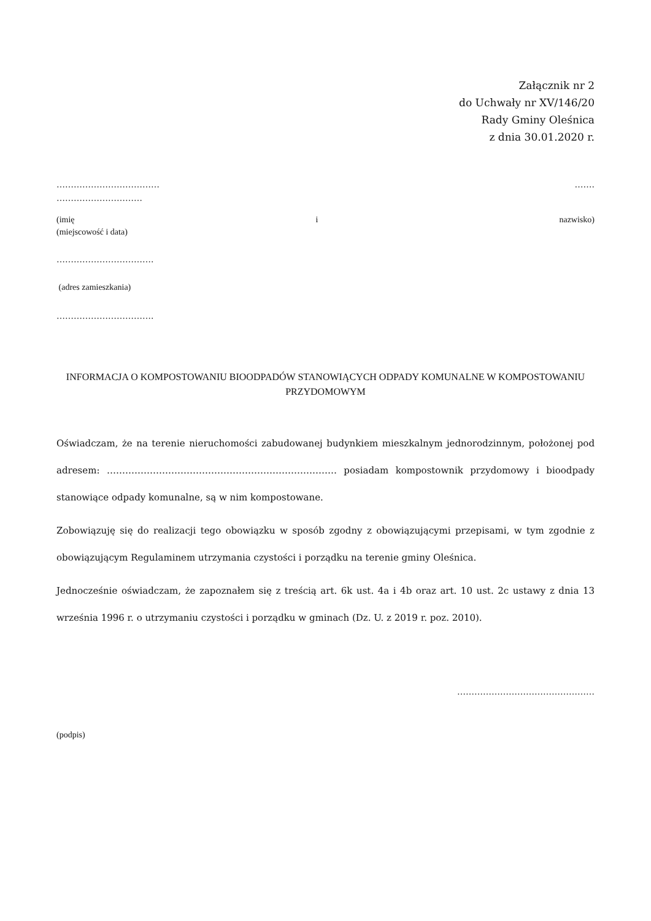Załącznik nr 2
do Uchwały nr XV/146/20
Rady Gminy Oleśnica
z dnia 30.01.2020 r.
……………………………… …….
…………………………
(imię i nazwisko)
(miejscowość i data)
…………………………….
(adres zamieszkania)
…………………………….
INFORMACJA O KOMPOSTOWANIU BIOODPADÓW STANOWIĄCYCH ODPADY KOMUNALNE W KOMPOSTOWANIU PRZYDOMOWYM
Oświadczam, że na terenie nieruchomości zabudowanej budynkiem mieszkalnym jednorodzinnym, położonej pod adresem: ………………………………………………………………… posiadam kompostownik przydomowy i bioodpady stanowiące odpady komunalne, są w nim kompostowane.
Zobowiązuję się do realizacji tego obowiązku w sposób zgodny z obowiązującymi przepisami, w tym zgodnie z obowiązującym Regulaminem utrzymania czystości i porządku na terenie gminy Oleśnica.
Jednocześnie oświadczam, że zapoznałem się z treścią art. 6k ust. 4a i 4b oraz art. 10 ust. 2c ustawy z dnia 13 września 1996 r. o utrzymaniu czystości i porządku w gminach (Dz. U. z 2019 r. poz. 2010).
…………………………………………
(podpis)